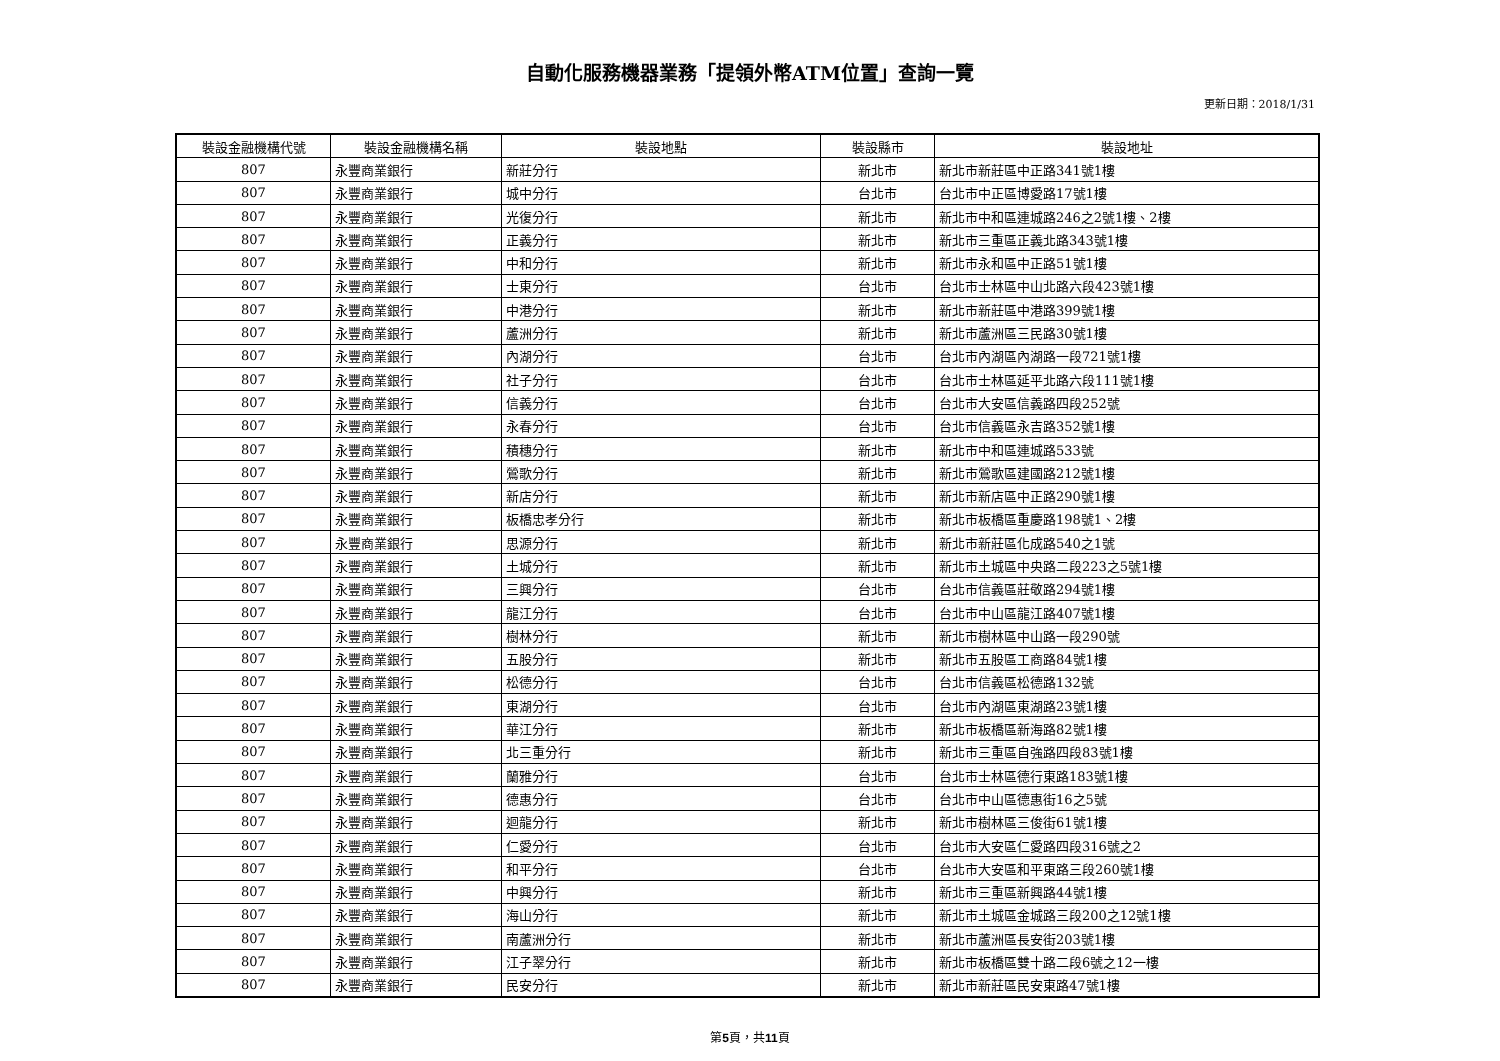自動化服務機器業務「提領外幣ATM位置」查詢一覽
更新日期：2018/1/31
| 裝設金融機構代號 | 裝設金融機構名稱 | 裝設地點 | 裝設縣市 | 裝設地址 |
| --- | --- | --- | --- | --- |
| 807 | 永豐商業銀行 | 新莊分行 | 新北市 | 新北市新莊區中正路341號1樓 |
| 807 | 永豐商業銀行 | 城中分行 | 台北市 | 台北市中正區博愛路17號1樓 |
| 807 | 永豐商業銀行 | 光復分行 | 新北市 | 新北市中和區連城路246之2號1樓、2樓 |
| 807 | 永豐商業銀行 | 正義分行 | 新北市 | 新北市三重區正義北路343號1樓 |
| 807 | 永豐商業銀行 | 中和分行 | 新北市 | 新北市永和區中正路51號1樓 |
| 807 | 永豐商業銀行 | 士東分行 | 台北市 | 台北市士林區中山北路六段423號1樓 |
| 807 | 永豐商業銀行 | 中港分行 | 新北市 | 新北市新莊區中港路399號1樓 |
| 807 | 永豐商業銀行 | 蘆洲分行 | 新北市 | 新北市蘆洲區三民路30號1樓 |
| 807 | 永豐商業銀行 | 內湖分行 | 台北市 | 台北市內湖區內湖路一段721號1樓 |
| 807 | 永豐商業銀行 | 社子分行 | 台北市 | 台北市士林區延平北路六段111號1樓 |
| 807 | 永豐商業銀行 | 信義分行 | 台北市 | 台北市大安區信義路四段252號 |
| 807 | 永豐商業銀行 | 永春分行 | 台北市 | 台北市信義區永吉路352號1樓 |
| 807 | 永豐商業銀行 | 積穗分行 | 新北市 | 新北市中和區連城路533號 |
| 807 | 永豐商業銀行 | 鶯歌分行 | 新北市 | 新北市鶯歌區建國路212號1樓 |
| 807 | 永豐商業銀行 | 新店分行 | 新北市 | 新北市新店區中正路290號1樓 |
| 807 | 永豐商業銀行 | 板橋忠孝分行 | 新北市 | 新北市板橋區重慶路198號1、2樓 |
| 807 | 永豐商業銀行 | 思源分行 | 新北市 | 新北市新莊區化成路540之1號 |
| 807 | 永豐商業銀行 | 土城分行 | 新北市 | 新北市土城區中央路二段223之5號1樓 |
| 807 | 永豐商業銀行 | 三興分行 | 台北市 | 台北市信義區莊敬路294號1樓 |
| 807 | 永豐商業銀行 | 龍江分行 | 台北市 | 台北市中山區龍江路407號1樓 |
| 807 | 永豐商業銀行 | 樹林分行 | 新北市 | 新北市樹林區中山路一段290號 |
| 807 | 永豐商業銀行 | 五股分行 | 新北市 | 新北市五股區工商路84號1樓 |
| 807 | 永豐商業銀行 | 松德分行 | 台北市 | 台北市信義區松德路132號 |
| 807 | 永豐商業銀行 | 東湖分行 | 台北市 | 台北市內湖區東湖路23號1樓 |
| 807 | 永豐商業銀行 | 華江分行 | 新北市 | 新北市板橋區新海路82號1樓 |
| 807 | 永豐商業銀行 | 北三重分行 | 新北市 | 新北市三重區自強路四段83號1樓 |
| 807 | 永豐商業銀行 | 蘭雅分行 | 台北市 | 台北市士林區德行東路183號1樓 |
| 807 | 永豐商業銀行 | 德惠分行 | 台北市 | 台北市中山區德惠街16之5號 |
| 807 | 永豐商業銀行 | 迴龍分行 | 新北市 | 新北市樹林區三俊街61號1樓 |
| 807 | 永豐商業銀行 | 仁愛分行 | 台北市 | 台北市大安區仁愛路四段316號之2 |
| 807 | 永豐商業銀行 | 和平分行 | 台北市 | 台北市大安區和平東路三段260號1樓 |
| 807 | 永豐商業銀行 | 中興分行 | 新北市 | 新北市三重區新興路44號1樓 |
| 807 | 永豐商業銀行 | 海山分行 | 新北市 | 新北市土城區金城路三段200之12號1樓 |
| 807 | 永豐商業銀行 | 南蘆洲分行 | 新北市 | 新北市蘆洲區長安街203號1樓 |
| 807 | 永豐商業銀行 | 江子翠分行 | 新北市 | 新北市板橋區雙十路二段6號之12一樓 |
| 807 | 永豐商業銀行 | 民安分行 | 新北市 | 新北市新莊區民安東路47號1樓 |
第5頁，共11頁